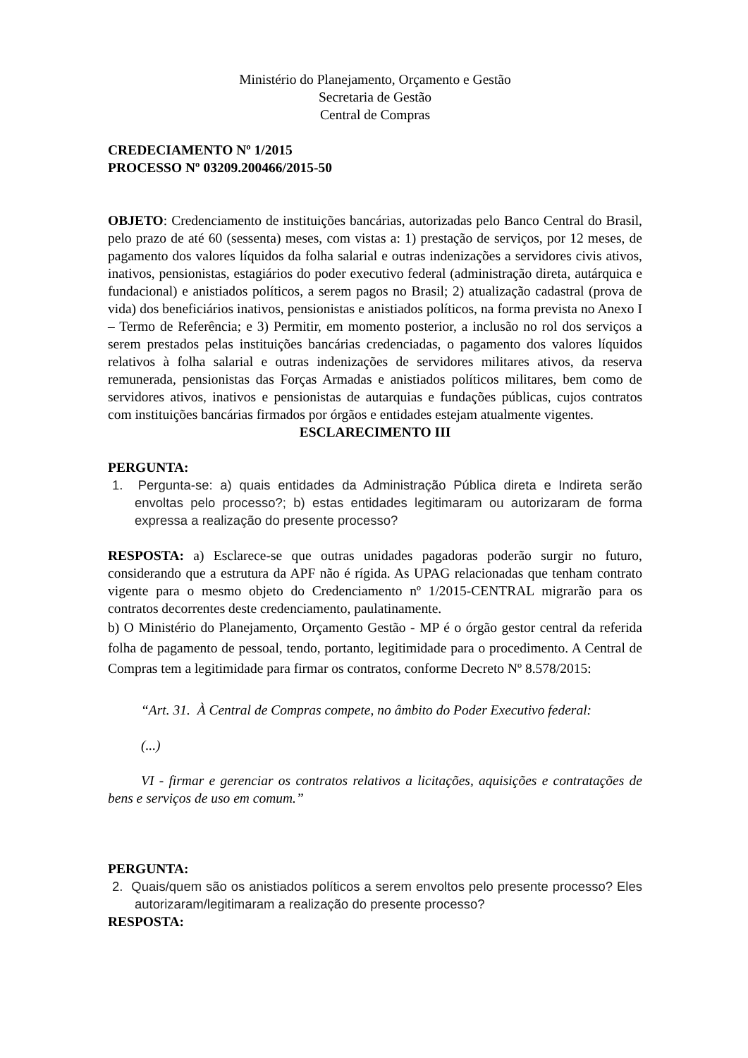Ministério do Planejamento, Orçamento e Gestão
Secretaria de Gestão
Central de Compras
CREDECIAMENTO Nº 1/2015
PROCESSO Nº 03209.200466/2015-50
OBJETO: Credenciamento de instituições bancárias, autorizadas pelo Banco Central do Brasil, pelo prazo de até 60 (sessenta) meses, com vistas a: 1) prestação de serviços, por 12 meses, de pagamento dos valores líquidos da folha salarial e outras indenizações a servidores civis ativos, inativos, pensionistas, estagiários do poder executivo federal (administração direta, autárquica e fundacional) e anistiados políticos, a serem pagos no Brasil; 2) atualização cadastral (prova de vida) dos beneficiários inativos, pensionistas e anistiados políticos, na forma prevista no Anexo I – Termo de Referência; e 3) Permitir, em momento posterior, a inclusão no rol dos serviços a serem prestados pelas instituições bancárias credenciadas, o pagamento dos valores líquidos relativos à folha salarial e outras indenizações de servidores militares ativos, da reserva remunerada, pensionistas das Forças Armadas e anistiados políticos militares, bem como de servidores ativos, inativos e pensionistas de autarquias e fundações públicas, cujos contratos com instituições bancárias firmados por órgãos e entidades estejam atualmente vigentes.
ESCLARECIMENTO III
PERGUNTA:
1. Pergunta-se: a) quais entidades da Administração Pública direta e Indireta serão envoltas pelo processo?; b) estas entidades legitimaram ou autorizaram de forma expressa a realização do presente processo?
RESPOSTA: a) Esclarece-se que outras unidades pagadoras poderão surgir no futuro, considerando que a estrutura da APF não é rígida. As UPAG relacionadas que tenham contrato vigente para o mesmo objeto do Credenciamento nº 1/2015-CENTRAL migrarão para os contratos decorrentes deste credenciamento, paulatinamente.
b) O Ministério do Planejamento, Orçamento Gestão - MP é o órgão gestor central da referida folha de pagamento de pessoal, tendo, portanto, legitimidade para o procedimento. A Central de Compras tem a legitimidade para firmar os contratos, conforme Decreto Nº 8.578/2015:
“Art. 31. À Central de Compras compete, no âmbito do Poder Executivo federal:
(...)
VI - firmar e gerenciar os contratos relativos a licitações, aquisições e contratações de bens e serviços de uso em comum.”
PERGUNTA:
2. Quais/quem são os anistiados políticos a serem envoltos pelo presente processo? Eles autorizaram/legitimaram a realização do presente processo?
RESPOSTA: